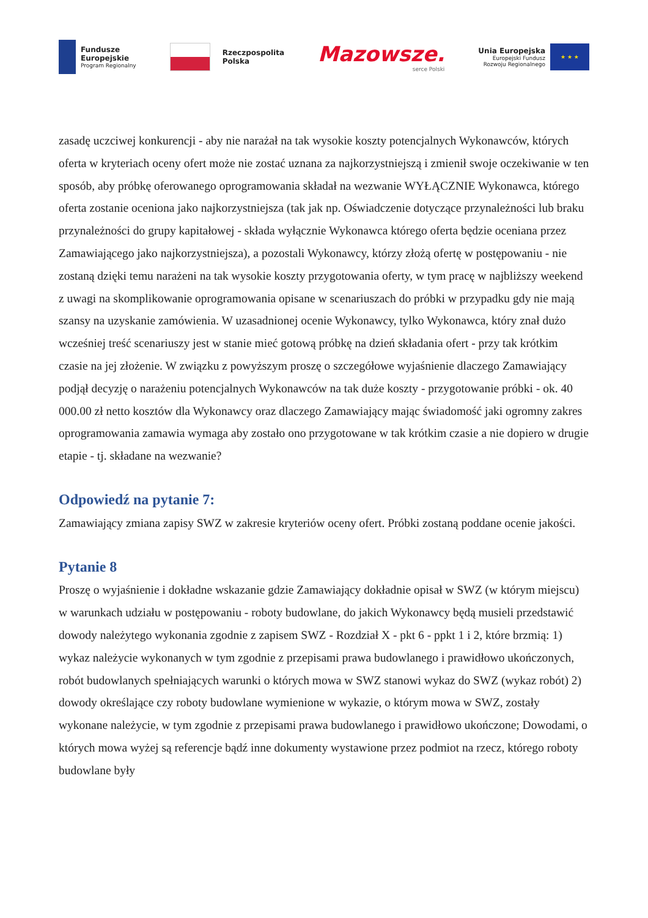Fundusze
Europejskie
Program Regionalny
Rzeczpospolita
Polska
Mazowsze.
serce Polski
Unia Europejska
Europejski Fundusz
Rozwoju Regionalnego
★ ★ ★
zasadę uczciwej konkurencji - aby nie narażał na tak wysokie koszty potencjalnych Wykonawców, których oferta w kryteriach oceny ofert może nie zostać uznana za najkorzystniejszą i zmienił swoje oczekiwanie w ten sposób, aby próbkę oferowanego oprogramowania składał na wezwanie WYŁĄCZNIE Wykonawca, którego oferta zostanie oceniona jako najkorzystniejsza (tak jak np. Oświadczenie dotyczące przynależności lub braku przynależności do grupy kapitałowej - składa wyłącznie Wykonawca którego oferta będzie oceniana przez Zamawiającego jako najkorzystniejsza), a pozostali Wykonawcy, którzy złożą ofertę w postępowaniu - nie zostaną dzięki temu narażeni na tak wysokie koszty przygotowania oferty, w tym pracę w najbliższy weekend z uwagi na skomplikowanie oprogramowania opisane w scenariuszach do próbki w przypadku gdy nie mają szansy na uzyskanie zamówienia. W uzasadnionej ocenie Wykonawcy, tylko Wykonawca, który znał dużo wcześniej treść scenariuszy jest w stanie mieć gotową próbkę na dzień składania ofert - przy tak krótkim czasie na jej złożenie. W związku z powyższym proszę o szczegółowe wyjaśnienie dlaczego Zamawiający podjął decyzję o narażeniu potencjalnych Wykonawców na tak duże koszty - przygotowanie próbki - ok. 40 000.00 zł netto kosztów dla Wykonawcy oraz dlaczego Zamawiający mając świadomość jaki ogromny zakres oprogramowania zamawia wymaga aby zostało ono przygotowane w tak krótkim czasie a nie dopiero w drugie etapie - tj. składane na wezwanie?
Odpowiedź na pytanie 7:
Zamawiający zmiana zapisy SWZ w zakresie kryteriów oceny ofert. Próbki zostaną poddane ocenie jakości.
Pytanie 8
Proszę o wyjaśnienie i dokładne wskazanie gdzie Zamawiający dokładnie opisał w SWZ (w którym miejscu) w warunkach udziału w postępowaniu - roboty budowlane, do jakich Wykonawcy będą musieli przedstawić dowody należytego wykonania zgodnie z zapisem SWZ - Rozdział X - pkt 6 - ppkt 1 i 2, które brzmią: 1) wykaz należycie wykonanych w tym zgodnie z przepisami prawa budowlanego i prawidłowo ukończonych, robót budowlanych spełniających warunki o których mowa w SWZ stanowi wykaz do SWZ (wykaz robót) 2) dowody określające czy roboty budowlane wymienione w wykazie, o którym mowa w SWZ, zostały wykonane należycie, w tym zgodnie z przepisami prawa budowlanego i prawidłowo ukończone; Dowodami, o których mowa wyżej są referencje bądź inne dokumenty wystawione przez podmiot na rzecz, którego roboty budowlane były